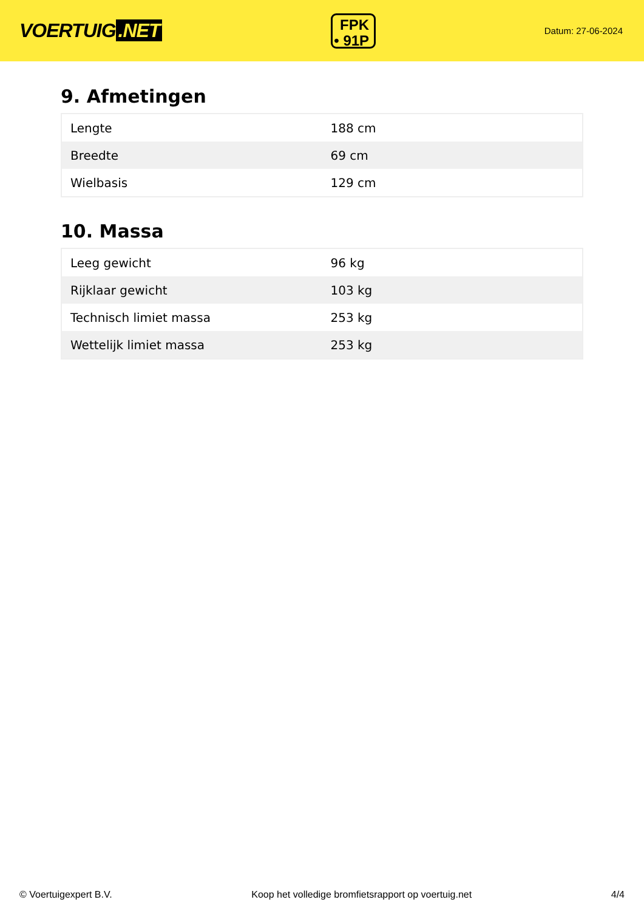VOERTUIG.NET
FPK
• 91P
Datum: 27-06-2024
9. Afmetingen
| Lengte | 188 cm |
| Breedte | 69 cm |
| Wielbasis | 129 cm |
10. Massa
| Leeg gewicht | 96 kg |
| Rijklaar gewicht | 103 kg |
| Technisch limiet massa | 253 kg |
| Wettelijk limiet massa | 253 kg |
© Voertuigexpert B.V. Koop het volledige bromfietsrapport op voertuig.net 4/4